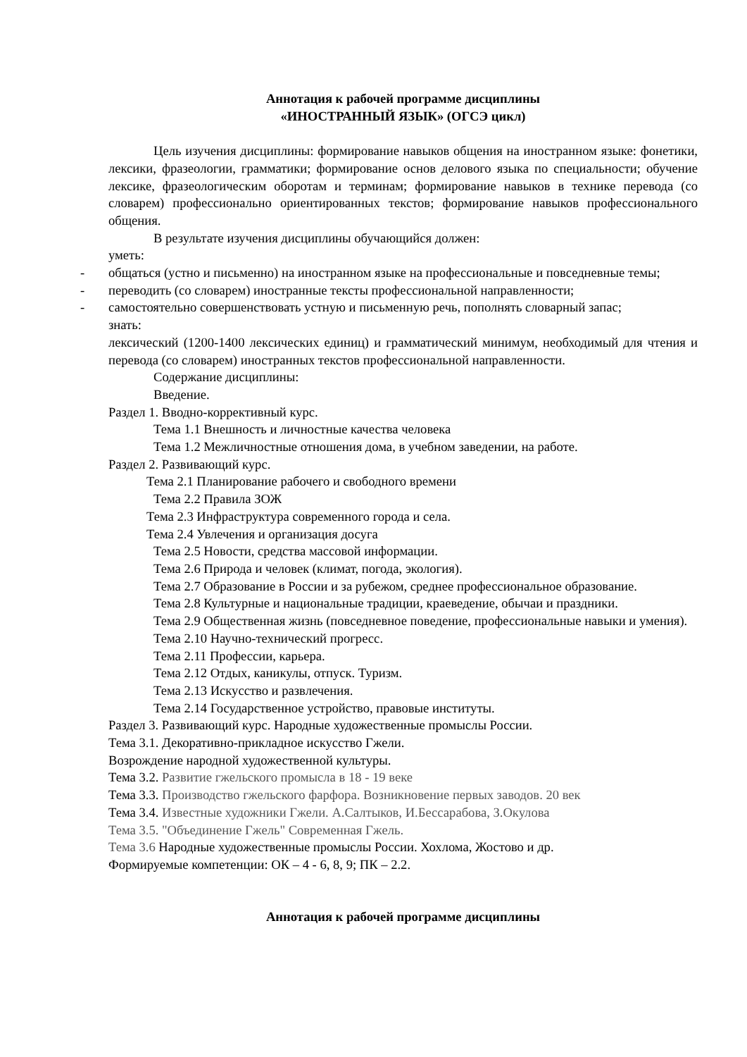Аннотация к рабочей программе дисциплины
«ИНОСТРАННЫЙ ЯЗЫК» (ОГСЭ цикл)
Цель изучения дисциплины: формирование навыков общения на иностранном языке: фонетики, лексики, фразеологии, грамматики; формирование основ делового языка по специальности; обучение лексике, фразеологическим оборотам и терминам; формирование навыков в технике перевода (со словарем) профессионально ориентированных текстов; формирование навыков профессионального общения.
В результате изучения дисциплины обучающийся должен:
уметь:
- общаться (устно и письменно) на иностранном языке на профессиональные и повседневные темы;
- переводить (со словарем) иностранные тексты профессиональной направленности;
- самостоятельно совершенствовать устную и письменную речь, пополнять словарный запас;
знать:
лексический (1200-1400 лексических единиц) и грамматический минимум, необходимый для чтения и перевода (со словарем) иностранных текстов профессиональной направленности.
Содержание дисциплины:
Введение.
Раздел 1. Вводно-коррективный курс.
Тема 1.1 Внешность и личностные качества человека
Тема 1.2 Межличностные отношения дома, в учебном заведении, на работе.
Раздел 2. Развивающий курс.
Тема 2.1 Планирование рабочего и свободного времени
Тема 2.2 Правила ЗОЖ
Тема 2.3 Инфраструктура современного города и села.
Тема 2.4 Увлечения и организация досуга
Тема 2.5 Новости, средства массовой информации.
Тема 2.6 Природа и человек (климат, погода, экология).
Тема 2.7 Образование в России и за рубежом, среднее профессиональное образование.
Тема 2.8 Культурные и национальные традиции, краеведение, обычаи и праздники.
Тема 2.9 Общественная жизнь (повседневное поведение, профессиональные навыки и умения).
Тема 2.10 Научно-технический прогресс.
Тема 2.11 Профессии, карьера.
Тема 2.12 Отдых, каникулы, отпуск. Туризм.
Тема 2.13 Искусство и развлечения.
Тема 2.14 Государственное устройство, правовые институты.
Раздел 3. Развивающий курс. Народные художественные промыслы России.
Тема 3.1. Декоративно-прикладное искусство Гжели.
Возрождение народной художественной культуры.
Тема 3.2. Развитие гжельского промысла в 18 - 19 веке
Тема 3.3. Производство гжельского фарфора. Возникновение первых заводов. 20 век
Тема 3.4. Известные художники Гжели. А.Салтыков, И.Бессарабова, З.Окулова
Тема 3.5. "Объединение Гжель" Современная Гжель.
Тема 3.6 Народные художественные промыслы России. Хохлома, Жостово и др.
Формируемые компетенции: ОК – 4 - 6, 8, 9; ПК – 2.2.
Аннотация к рабочей программе дисциплины